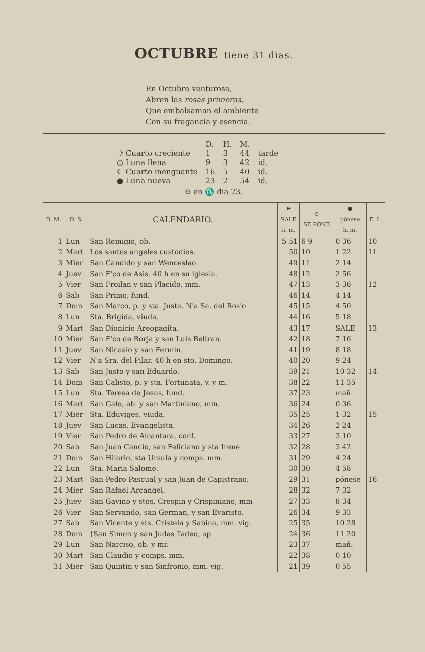OCTUBRE tiene 31 dias.
En Octubre venturoso,
Abren las rosas primeras,
Que embalsaman el ambiente
Con su fragancia y esencia.
| | D. | H. | M. | |
| ☽ Cuarto creciente | 1 | 3 | 44 | tarde |
| ◎ Luna llena | 9 | 3 | 42 | id. |
| ☾ Cuarto menguante | 16 | 5 | 40 | id. |
| ● Luna nueva | 23 | 2 | 54 | id. |
⊖ en ♏ dia 23.
| D. M. | D. S. | CALENDARIO. | ⊖ SALE h. m. | ⊖ SE PONE | ● pónese h. m. | E. L. |
| --- | --- | --- | --- | --- | --- | --- |
| 1 | Lun | San Remigio, ob. | 5 51 | 6 9 | 0 36 | 10 |
| 2 | Mart | Los santos angeles custodios. | 50 | 10 | 1 22 | 11 |
| 3 | Mier | San Candido y san Wenceslao. | 49 | 11 | 2 14 | |
| 4 | Juev | San F'co de Asis. 40 h en su iglesia. | 48 | 12 | 2 56 | |
| 5 | Vier | San Froilan y san Placido, mm. | 47 | 13 | 3 36 | 12 |
| 6 | Sab | San Primo, fund. | 46 | 14 | 4 14 | |
| 7 | Dom | San Marco, p. y sta. Justa. N'a Sa. del Ros'o | 45 | 15 | 4 50 | |
| 8 | Lun | Sta. Brigida, viuda. | 44 | 16 | 5 18 | |
| 9 | Mart | San Dionicio Areopagita. | 43 | 17 | SALE | 13 |
| 10 | Mier | San F'co de Borja y san Luis Beltran. | 42 | 18 | 7 16 | |
| 11 | Juev | San Nicasio y san Fermin. | 41 | 19 | 8 18 | |
| 12 | Vier | N'a Sra. del Pilar. 40 h en sto. Domingo. | 40 | 20 | 9 24 | |
| 13 | Sab | San Justo y san Eduardo. | 39 | 21 | 10 32 | 14 |
| 14 | Dom | San Calisto, p. y sta. Fortunata, v. y m. | 38 | 22 | 11 35 | |
| 15 | Lun | Sta. Teresa de Jesus, fund. | 37 | 23 | mañ. | |
| 16 | Mart | San Galo, ab. y san Martiniano, mm. | 36 | 24 | 0 36 | |
| 17 | Mier | Sta. Eduviges, viuda. | 35 | 25 | 1 32 | 15 |
| 18 | Juev | San Lucas, Evangelista. | 34 | 26 | 2 24 | |
| 19 | Vier | San Pedro de Alcantara, conf. | 33 | 27 | 3 10 | |
| 20 | Sab | San Juan Cancio, san Feliciano y sta Irene. | 32 | 28 | 3 42 | |
| 21 | Dom | San Hilario, sta Ursula y comps. mm. | 31 | 29 | 4 24 | |
| 22 | Lun | Sta. Maria Salome. | 30 | 30 | 4 58 | |
| 23 | Mart | San Pedro Pascual y san Juan de Capistrano. | 29 | 31 | pónese | 16 |
| 24 | Mier | San Rafael Arcangel. | 28 | 32 | 7 32 | |
| 25 | Juev | San Gavino y stos. Crespin y Crispiniano, mm | 27 | 33 | 8 34 | |
| 26 | Vier | San Servando, san German, y san Evaristo. | 26 | 34 | 9 33 | |
| 27 | Sab | San Vicente y sts. Cristela y Sabina, mm. vig. | 25 | 35 | 10 28 | |
| 28 | Dom | †San Simon y san Judas Tadeo, ap. | 24 | 36 | 11 20 | |
| 29 | Lun | San Narciso, ob. y mr. | 23 | 37 | mañ. | |
| 30 | Mart | San Claudio y comps. mm. | 22 | 38 | 0 10 | |
| 31 | Mier | San Quintin y san Sinfronio, mm. vig. | 21 | 39 | 0 55 | |